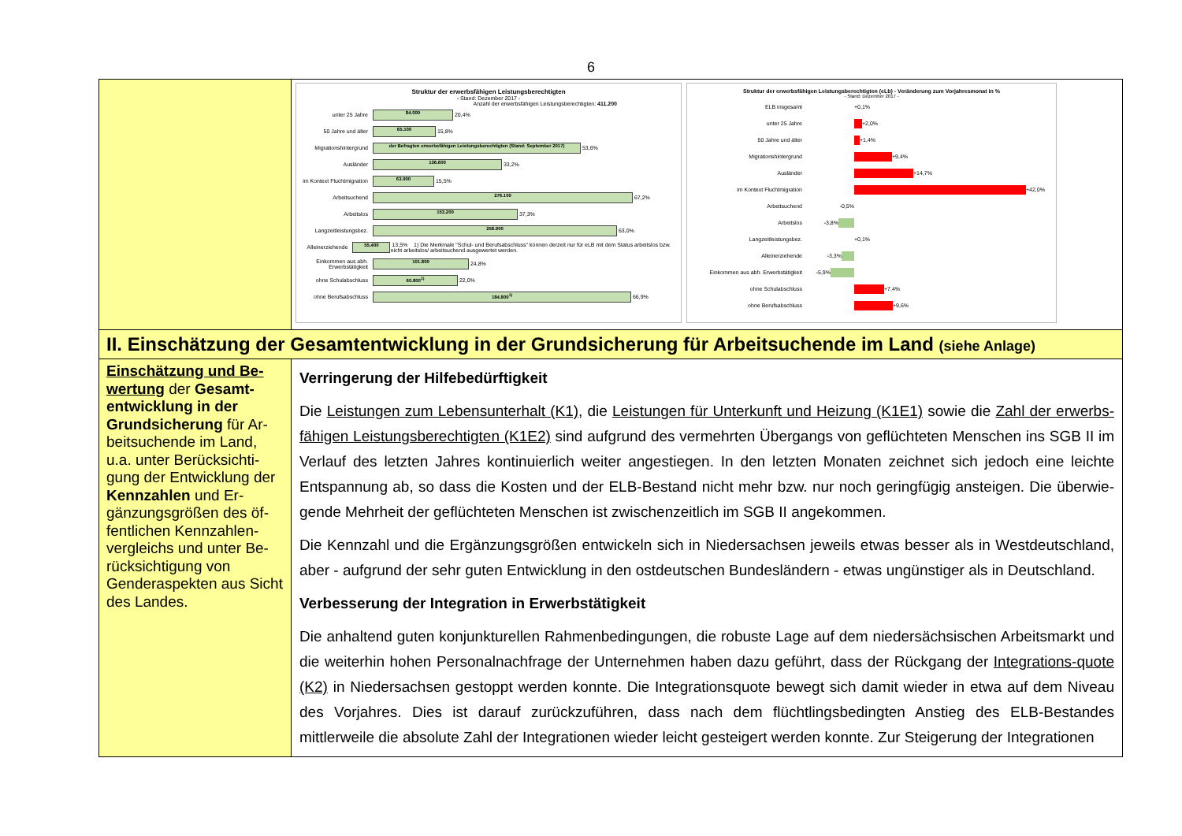6
| | Struktur der erwerbsfähigen Leistungsberechtigten - Stand: Dezember 2017 - Anzahl der erwerbsfähigen Leistungsberechtigten: 411.200 unter 25 Jahre 84.000 20,4% 50 Jahre und älter 65.100 15,8% Migrationshintergrund der Befragten erwerbsfähigen Leistungsberechtigten (Stand: September 2017) 53,6% Ausländer 136.600 33,2% im Kontext Fluchtmigration 63.900 15,5% Arbeitsuchend 276.100 67,2% Arbeitslos 153.200 37,3% Langzeitleistungsbez. 258.900 63,0% Alleinerziehende 55.400 13,5% 1) Die Merkmale "Schul- und Berufsabschluss" können derzeit nur für eLB mit dem Status arbeitslos bzw. nicht arbeitslos/ arbeitsuchend ausgewertet werden. Einkommen aus abh. Erwerbstätigkeit 101.800 24,8% ohne Schulabschluss 60.800<sup>1)</sup> 22,0% ohne Berufsabschluss 184.800<sup>1)</sup> 66,9% Struktur der erwerbsfähigen Leistungsberechtigten (eLb) - Veränderung zum Vorjahresmonat in % - Stand: Dezember 2017 - ELB insgesamt +0,1% unter 25 Jahre +2,0% 50 Jahre und älter +1,4% Migrationshintergrund +9,4% Ausländer +14,7% im Kontext Fluchtmigration +42,0% Arbeitsuchend -0,5% Arbeitslos -3,8% Langzeitleistungsbez. +0,1% Alleinerziehende -3,3% Einkommen aus abh. Erwerbstätigkeit -5,9% ohne Schulabschluss +7,4% ohne Berufsabschluss +9,6% |
| II. Einschätzung der Gesamtentwicklung in der Grundsicherung für Arbeitsuchende im Land (siehe Anlage) | |
| Einschätzung und Be-wertung der Gesamt-entwicklung in der Grundsicherung für Ar-beitsuchende im Land, u.a. unter Berücksichti-gung der Entwicklung der Kennzahlen und Er-gänzungsgrößen des öf-fentlichen Kennzahlen-vergleichs und unter Be-rücksichtigung von Genderaspekten aus Sicht des Landes. | Verringerung der Hilfebedürftigkeit Die Leistungen zum Lebensunterhalt (K1) , die Leistungen für Unterkunft und Heizung (K1E1) sowie die Zahl der erwerbs-fähigen Leistungsberechtigten (K1E2) sind aufgrund des vermehrten Übergangs von geflüchteten Menschen ins SGB II im Verlauf des letzten Jahres kontinuierlich weiter angestiegen. In den letzten Monaten zeichnet sich jedoch eine leichte Entspannung ab, so dass die Kosten und der ELB-Bestand nicht mehr bzw. nur noch geringfügig ansteigen. Die überwie-gende Mehrheit der geflüchteten Menschen ist zwischenzeitlich im SGB II angekommen. Die Kennzahl und die Ergänzungsgrößen entwickeln sich in Niedersachsen jeweils etwas besser als in Westdeutschland, aber - aufgrund der sehr guten Entwicklung in den ostdeutschen Bundesländern - etwas ungünstiger als in Deutschland. Verbesserung der Integration in Erwerbstätigkeit Die anhaltend guten konjunkturellen Rahmenbedingungen, die robuste Lage auf dem niedersächsischen Arbeitsmarkt und die weiterhin hohen Personalnachfrage der Unternehmen haben dazu geführt, dass der Rückgang der Integrations-quote (K2) in Niedersachsen gestoppt werden konnte. Die Integrationsquote bewegt sich damit wieder in etwa auf dem Niveau des Vorjahres. Dies ist darauf zurückzuführen, dass nach dem flüchtlingsbedingten Anstieg des ELB-Bestandes mittlerweile die absolute Zahl der Integrationen wieder leicht gesteigert werden konnte. Zur Steigerung der Integrationen |